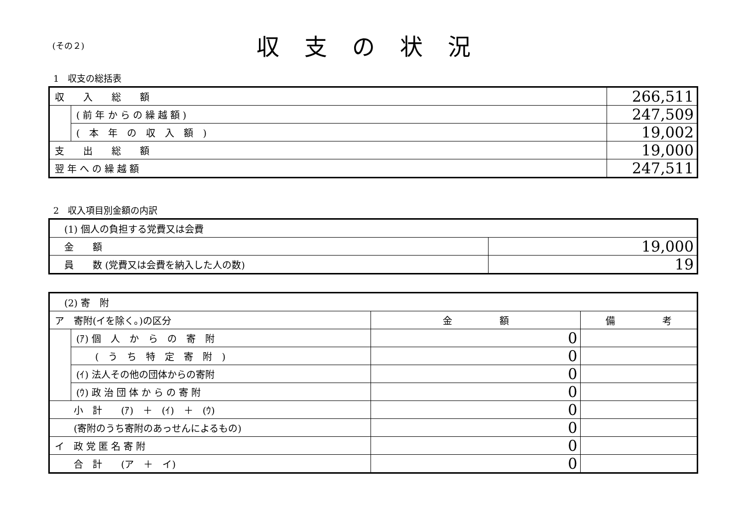(その２)
収支の状況
1　収支の総括表
| 収 入 総 額 | | 266,511 |
| | ( 前 年 か ら の 繰 越 額 ) | 247,509 |
| | ( 本 年 の 収 入 額 ) | 19,002 |
| 支 出 総 額 | | 19,000 |
| 翌 年 へ の 繰 越 額 | | 247,511 |
2　収入項目別金額の内訳
| (1) 個人の負担する党費又は会費 | |
| 金 額 | 19,000 |
| 員 数 (党費又は会費を納入した人の数) | 19 |
| (2) 寄 附 | | | |
| ア 寄附(イを除く。)の区分 | | 金 額 | 備 考 |
| | (ｱ) 個 人 か ら の 寄 附 | 0 | |
| | ( う ち 特 定 寄 附 ) | 0 | |
| | (ｲ) 法人その他の団体からの寄附 | 0 | |
| | (ｳ) 政 治 団 体 か ら の 寄 附 | 0 | |
| 小 計 (ｱ) ＋ (ｲ) ＋ (ｳ) | | 0 | |
| (寄附のうち寄附のあっせんによるもの) | | 0 | |
| イ 政 党 匿 名 寄 附 | | 0 | |
| 合 計 (ア ＋ イ) | | 0 | |